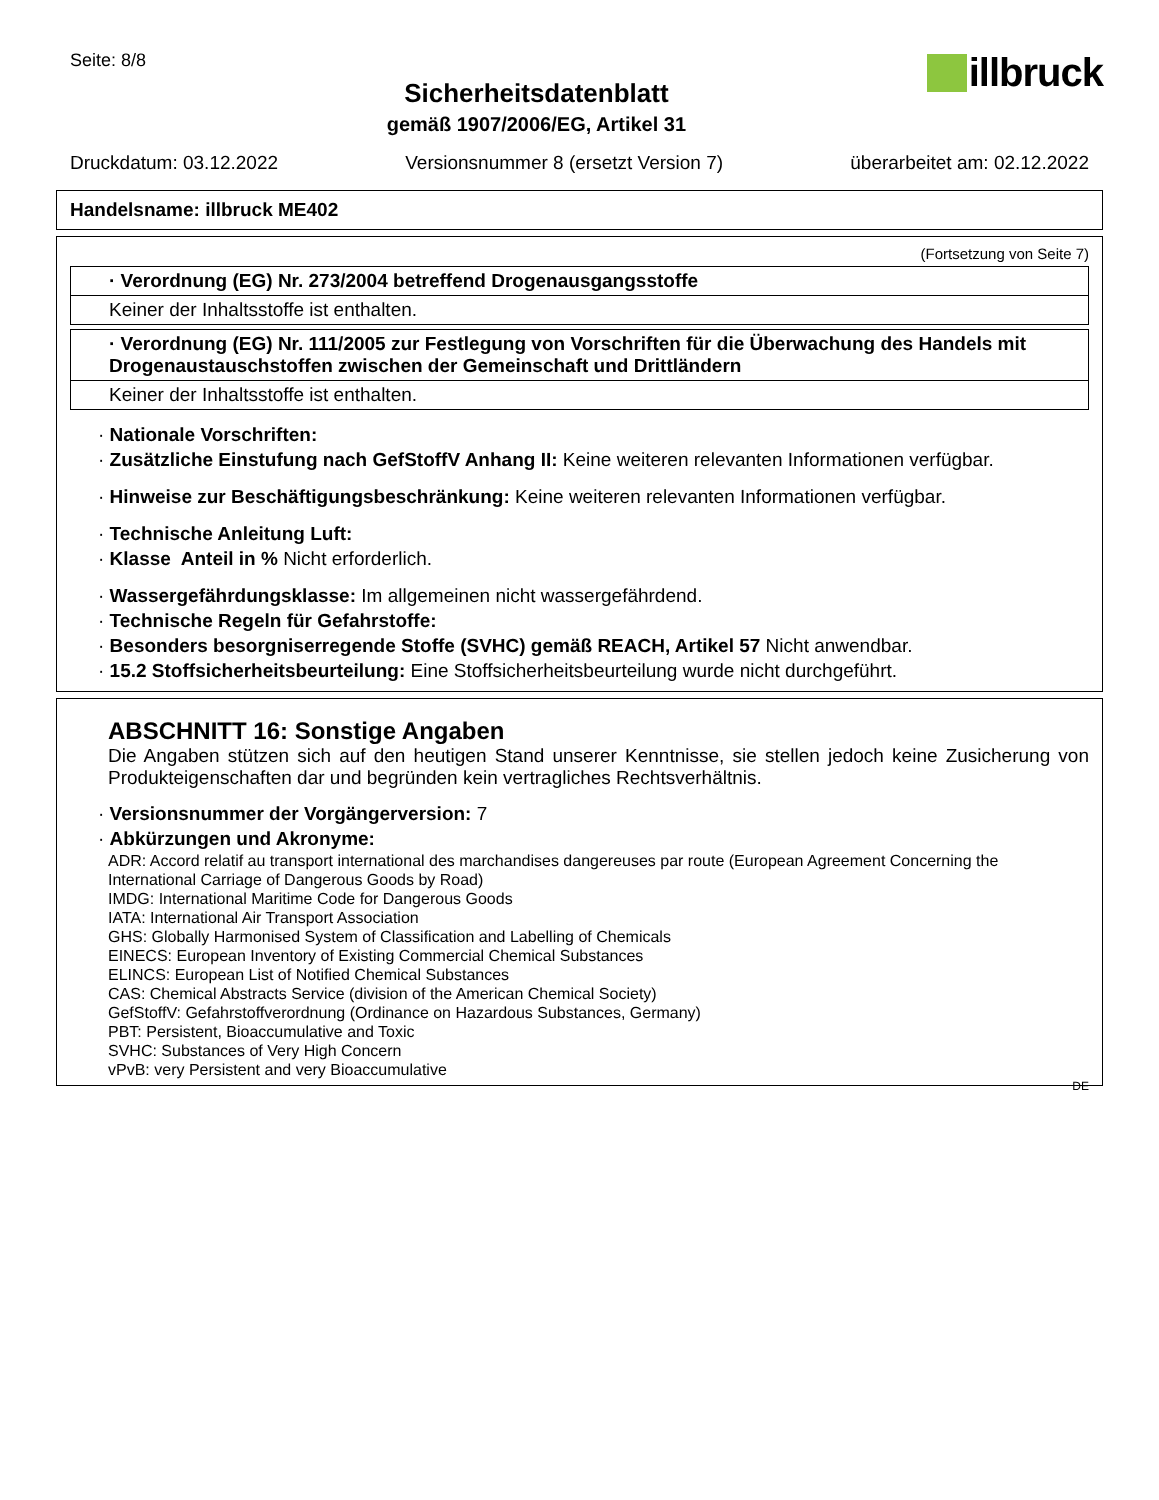Seite: 8/8
Sicherheitsdatenblatt
gemäß 1907/2006/EG, Artikel 31
illbruck
Druckdatum: 03.12.2022 Versionsnummer 8 (ersetzt Version 7) überarbeitet am: 02.12.2022
Handelsname: illbruck ME402
(Fortsetzung von Seite 7)
· Verordnung (EG) Nr. 273/2004 betreffend Drogenausgangsstoffe
Keiner der Inhaltsstoffe ist enthalten.
· Verordnung (EG) Nr. 111/2005 zur Festlegung von Vorschriften für die Überwachung des Handels mit Drogenaustauschstoffen zwischen der Gemeinschaft und Drittländern
Keiner der Inhaltsstoffe ist enthalten.
· Nationale Vorschriften:
· Zusätzliche Einstufung nach GefStoffV Anhang II: Keine weiteren relevanten Informationen verfügbar.
· Hinweise zur Beschäftigungsbeschränkung: Keine weiteren relevanten Informationen verfügbar.
· Technische Anleitung Luft:
· Klasse Anteil in % Nicht erforderlich.
· Wassergefährdungsklasse: Im allgemeinen nicht wassergefährdend.
· Technische Regeln für Gefahrstoffe:
· Besonders besorgniserregende Stoffe (SVHC) gemäß REACH, Artikel 57 Nicht anwendbar.
· 15.2 Stoffsicherheitsbeurteilung: Eine Stoffsicherheitsbeurteilung wurde nicht durchgeführt.
ABSCHNITT 16: Sonstige Angaben
Die Angaben stützen sich auf den heutigen Stand unserer Kenntnisse, sie stellen jedoch keine Zusicherung von Produkteigenschaften dar und begründen kein vertragliches Rechtsverhältnis.
· Versionsnummer der Vorgängerversion: 7
· Abkürzungen und Akronyme:
ADR: Accord relatif au transport international des marchandises dangereuses par route (European Agreement Concerning the International Carriage of Dangerous Goods by Road)
IMDG: International Maritime Code for Dangerous Goods
IATA: International Air Transport Association
GHS: Globally Harmonised System of Classification and Labelling of Chemicals
EINECS: European Inventory of Existing Commercial Chemical Substances
ELINCS: European List of Notified Chemical Substances
CAS: Chemical Abstracts Service (division of the American Chemical Society)
GefStoffV: Gefahrstoffverordnung (Ordinance on Hazardous Substances, Germany)
PBT: Persistent, Bioaccumulative and Toxic
SVHC: Substances of Very High Concern
vPvB: very Persistent and very Bioaccumulative
DE